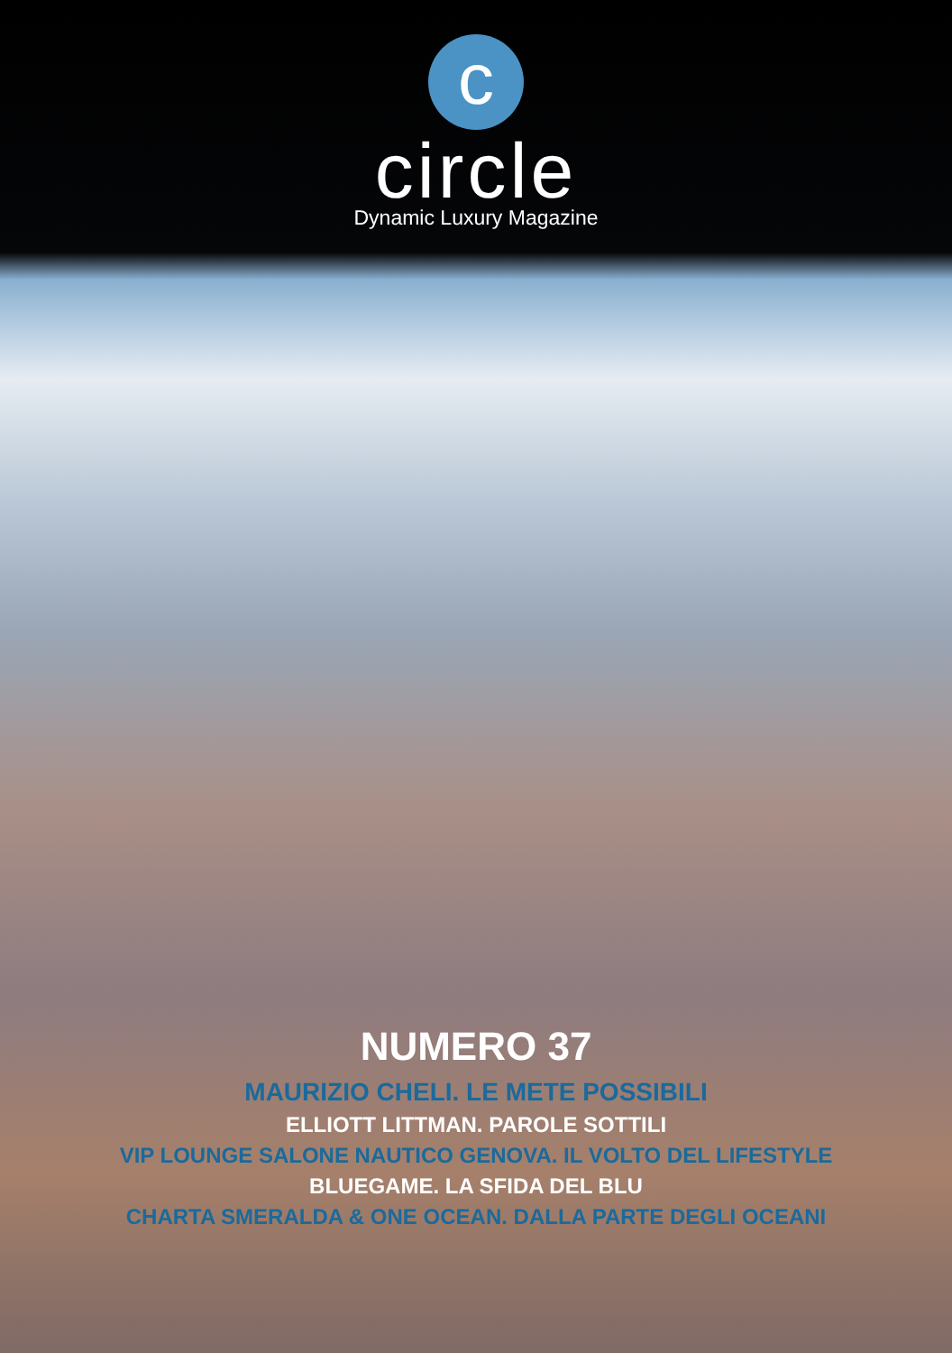c
circle
Dynamic Luxury Magazine
NUMERO 37
MAURIZIO CHELI. LE METE POSSIBILI
ELLIOTT LITTMAN. PAROLE SOTTILI
VIP LOUNGE SALONE NAUTICO GENOVA. IL VOLTO DEL LIFESTYLE
BLUEGAME. LA SFIDA DEL BLU
CHARTA SMERALDA & ONE OCEAN. DALLA PARTE DEGLI OCEANI